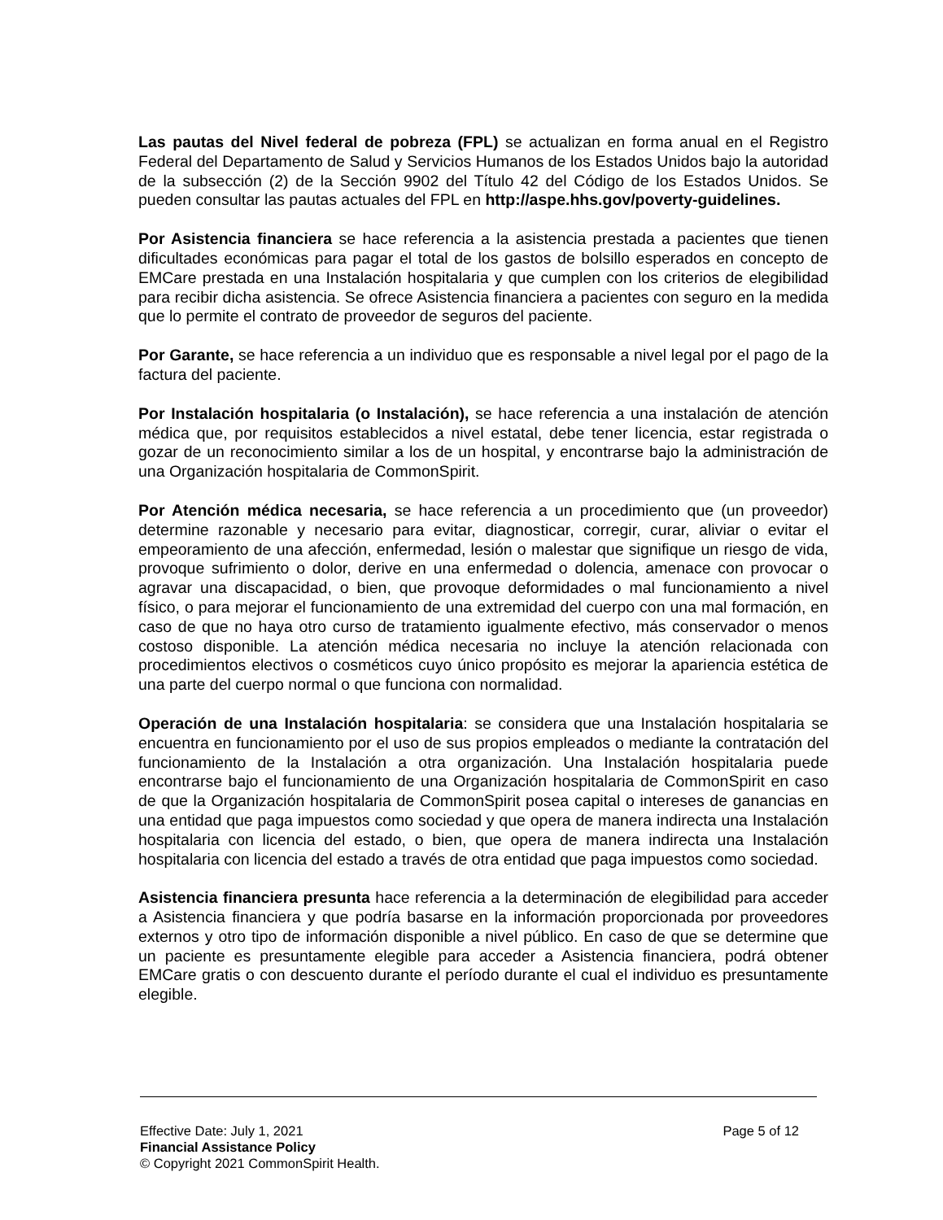Las pautas del Nivel federal de pobreza (FPL) se actualizan en forma anual en el Registro Federal del Departamento de Salud y Servicios Humanos de los Estados Unidos bajo la autoridad de la subsección (2) de la Sección 9902 del Título 42 del Código de los Estados Unidos. Se pueden consultar las pautas actuales del FPL en http://aspe.hhs.gov/poverty-guidelines.
Por Asistencia financiera se hace referencia a la asistencia prestada a pacientes que tienen dificultades económicas para pagar el total de los gastos de bolsillo esperados en concepto de EMCare prestada en una Instalación hospitalaria y que cumplen con los criterios de elegibilidad para recibir dicha asistencia. Se ofrece Asistencia financiera a pacientes con seguro en la medida que lo permite el contrato de proveedor de seguros del paciente.
Por Garante, se hace referencia a un individuo que es responsable a nivel legal por el pago de la factura del paciente.
Por Instalación hospitalaria (o Instalación), se hace referencia a una instalación de atención médica que, por requisitos establecidos a nivel estatal, debe tener licencia, estar registrada o gozar de un reconocimiento similar a los de un hospital, y encontrarse bajo la administración de una Organización hospitalaria de CommonSpirit.
Por Atención médica necesaria, se hace referencia a un procedimiento que (un proveedor) determine razonable y necesario para evitar, diagnosticar, corregir, curar, aliviar o evitar el empeoramiento de una afección, enfermedad, lesión o malestar que signifique un riesgo de vida, provoque sufrimiento o dolor, derive en una enfermedad o dolencia, amenace con provocar o agravar una discapacidad, o bien, que provoque deformidades o mal funcionamiento a nivel físico, o para mejorar el funcionamiento de una extremidad del cuerpo con una mal formación, en caso de que no haya otro curso de tratamiento igualmente efectivo, más conservador o menos costoso disponible. La atención médica necesaria no incluye la atención relacionada con procedimientos electivos o cosméticos cuyo único propósito es mejorar la apariencia estética de una parte del cuerpo normal o que funciona con normalidad.
Operación de una Instalación hospitalaria: se considera que una Instalación hospitalaria se encuentra en funcionamiento por el uso de sus propios empleados o mediante la contratación del funcionamiento de la Instalación a otra organización. Una Instalación hospitalaria puede encontrarse bajo el funcionamiento de una Organización hospitalaria de CommonSpirit en caso de que la Organización hospitalaria de CommonSpirit posea capital o intereses de ganancias en una entidad que paga impuestos como sociedad y que opera de manera indirecta una Instalación hospitalaria con licencia del estado, o bien, que opera de manera indirecta una Instalación hospitalaria con licencia del estado a través de otra entidad que paga impuestos como sociedad.
Asistencia financiera presunta hace referencia a la determinación de elegibilidad para acceder a Asistencia financiera y que podría basarse en la información proporcionada por proveedores externos y otro tipo de información disponible a nivel público. En caso de que se determine que un paciente es presuntamente elegible para acceder a Asistencia financiera, podrá obtener EMCare gratis o con descuento durante el período durante el cual el individuo es presuntamente elegible.
Effective Date: July 1, 2021 Page 5 of 12
Financial Assistance Policy
© Copyright 2021 CommonSpirit Health.